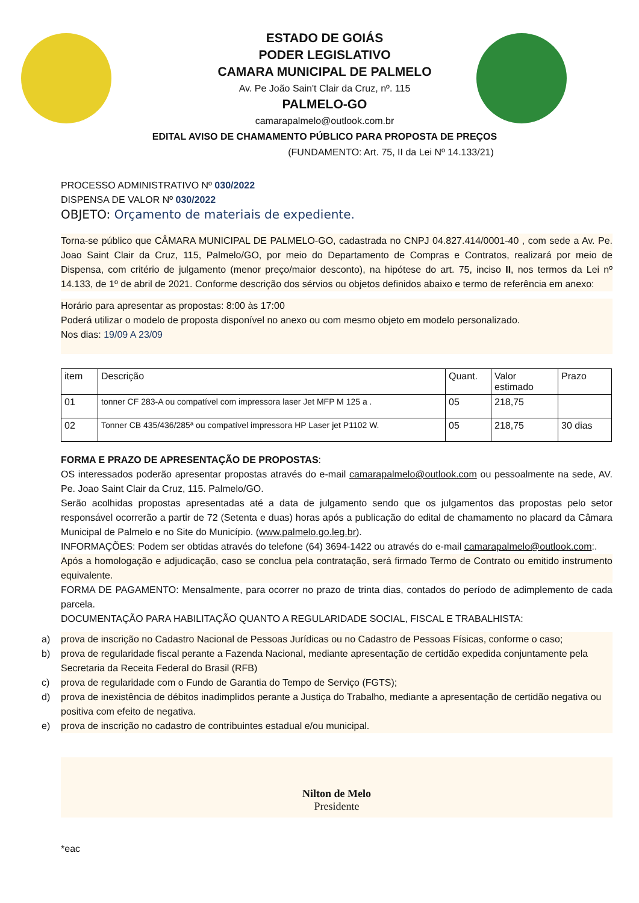ESTADO DE GOIÁS
PODER LEGISLATIVO
CAMARA MUNICIPAL DE PALMELO
Av. Pe João Sain't Clair da Cruz, nº. 115
PALMELO-GO
camarapalmelo@outlook.com.br
EDITAL AVISO DE CHAMAMENTO PÚBLICO PARA PROPOSTA DE PREÇOS
(FUNDAMENTO: Art. 75, II da Lei Nº 14.133/21)
PROCESSO ADMINISTRATIVO Nº 030/2022
DISPENSA DE VALOR Nº 030/2022
OBJETO: Orçamento de materiais de expediente.
Torna-se público que CÂMARA MUNICIPAL DE PALMELO-GO, cadastrada no CNPJ 04.827.414/0001-40 , com sede a Av. Pe. Joao Saint Clair da Cruz, 115, Palmelo/GO, por meio do Departamento de Compras e Contratos, realizará por meio de Dispensa, com critério de julgamento (menor preço/maior desconto), na hipótese do art. 75, inciso II, nos termos da Lei nº 14.133, de 1º de abril de 2021. Conforme descrição dos sérvios ou objetos definidos abaixo e termo de referência em anexo:
Horário para apresentar as propostas: 8:00 às 17:00
Poderá utilizar o modelo de proposta disponível no anexo ou com mesmo objeto em modelo personalizado.
Nos dias: 19/09 A 23/09
| item | Descrição | Quant. | Valor estimado | Prazo |
| 01 | tonner CF 283-A ou compatível com impressora laser Jet MFP M 125 a . | 05 | 218,75 | |
| 02 | Tonner CB 435/436/285ª ou compatível impressora HP Laser jet P1102 W. | 05 | 218,75 | 30 dias |
FORMA E PRAZO DE APRESENTAÇÃO DE PROPOSTAS:
OS interessados poderão apresentar propostas através do e-mail camarapalmelo@outlook.com ou pessoalmente na sede, AV. Pe. Joao Saint Clair da Cruz, 115. Palmelo/GO.
Serão acolhidas propostas apresentadas até a data de julgamento sendo que os julgamentos das propostas pelo setor responsável ocorrerão a partir de 72 (Setenta e duas) horas após a publicação do edital de chamamento no placard da Câmara Municipal de Palmelo e no Site do Município. (www.palmelo.go.leg.br).
INFORMAÇÕES: Podem ser obtidas através do telefone (64) 3694-1422 ou através do e-mail camarapalmelo@outlook.com:.
Após a homologação e adjudicação, caso se conclua pela contratação, será firmado Termo de Contrato ou emitido instrumento equivalente.
FORMA DE PAGAMENTO: Mensalmente, para ocorrer no prazo de trinta dias, contados do período de adimplemento de cada parcela.
DOCUMENTAÇÃO PARA HABILITAÇÃO QUANTO A REGULARIDADE SOCIAL, FISCAL E TRABALHISTA:
a) prova de inscrição no Cadastro Nacional de Pessoas Jurídicas ou no Cadastro de Pessoas Físicas, conforme o caso;
b) prova de regularidade fiscal perante a Fazenda Nacional, mediante apresentação de certidão expedida conjuntamente pela Secretaria da Receita Federal do Brasil (RFB)
c) prova de regularidade com o Fundo de Garantia do Tempo de Serviço (FGTS);
d) prova de inexistência de débitos inadimplidos perante a Justiça do Trabalho, mediante a apresentação de certidão negativa ou positiva com efeito de negativa.
e) prova de inscrição no cadastro de contribuintes estadual e/ou municipal.
Nilton de Melo
Presidente
*eac